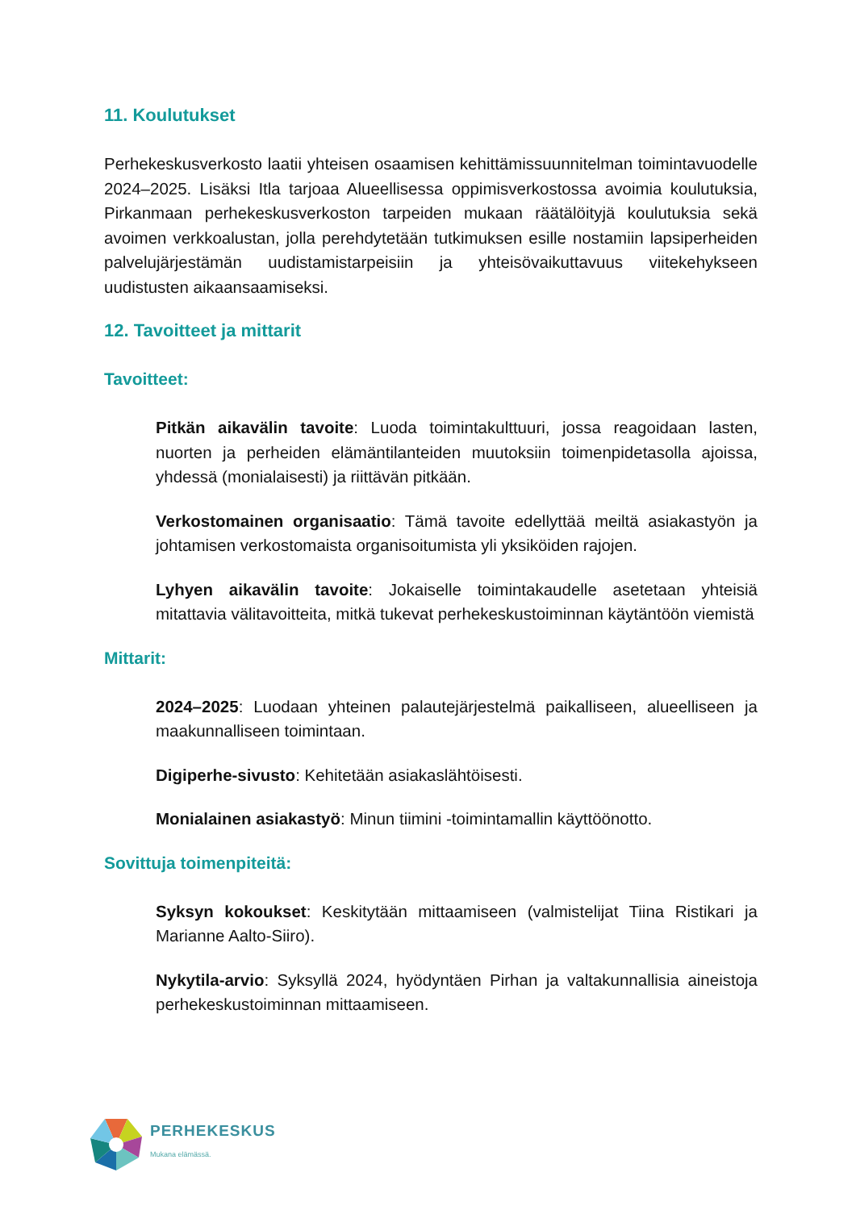11. Koulutukset
Perhekeskusverkosto laatii yhteisen osaamisen kehittämissuunnitelman toimintavuodelle 2024–2025. Lisäksi Itla tarjoaa Alueellisessa oppimisverkostossa avoimia koulutuksia, Pirkanmaan perhekeskusverkoston tarpeiden mukaan räätälöityjä koulutuksia sekä avoimen verkkoalustan, jolla perehdytetään tutkimuksen esille nostamiin lapsiperheiden palvelujärjestämän uudistamistarpeisiin ja yhteisövaikuttavuus viitekehykseen uudistusten aikaansaamiseksi.
12. Tavoitteet ja mittarit
Tavoitteet:
Pitkän aikavälin tavoite: Luoda toimintakulttuuri, jossa reagoidaan lasten, nuorten ja perheiden elämäntilanteiden muutoksiin toimenpidetasolla ajoissa, yhdessä (monialaisesti) ja riittävän pitkään.
Verkostomainen organisaatio: Tämä tavoite edellyttää meiltä asiakastyön ja johtamisen verkostomaista organisoitumista yli yksiköiden rajojen.
Lyhyen aikavälin tavoite: Jokaiselle toimintakaudelle asetetaan yhteisiä mitattavia välitavoitteita, mitkä tukevat perhekeskustoiminnan käytäntöön viemistä
Mittarit:
2024–2025: Luodaan yhteinen palautejärjestelmä paikalliseen, alueelliseen ja maakunnalliseen toimintaan.
Digiperhe-sivusto: Kehitetään asiakaslähtöisesti.
Monialainen asiakastyö: Minun tiimini -toimintamallin käyttöönotto.
Sovittuja toimenpiteitä:
Syksyn kokoukset: Keskitytään mittaamiseen (valmistelijat Tiina Ristikari ja Marianne Aalto-Siiro).
Nykytila-arvio: Syksyllä 2024, hyödyntäen Pirhan ja valtakunnallisia aineistoja perhekeskustoiminnan mittaamiseen.
PERHEKESKUS
Mukana elämässä.